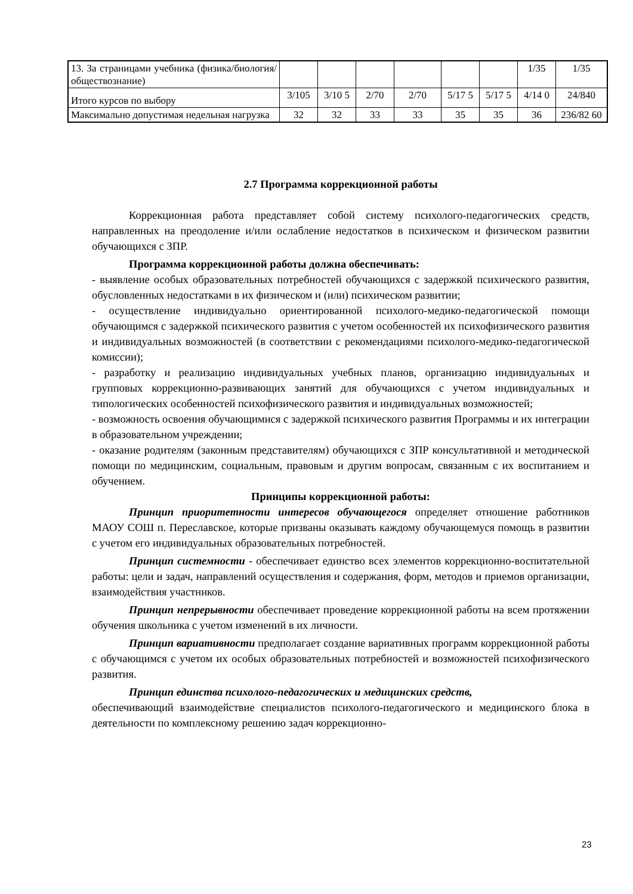| 13. За страницами учебника (физика/биология/обществознание) | | | | | | | 1/35 | 1/35 |
| Итого курсов по выбору | 3/105 | 3/10 5 | 2/70 | 2/70 | 5/17 5 | 5/17 5 | 4/14 0 | 24/840 |
| Максимально допустимая недельная нагрузка | 32 | 32 | 33 | 33 | 35 | 35 | 36 | 236/82 60 |
2.7 Программа коррекционной работы
Коррекционная работа представляет собой систему психолого-педагогических средств, направленных на преодоление и/или ослабление недостатков в психическом и физическом развитии обучающихся с ЗПР.
Программа коррекционной работы должна обеспечивать:
- выявление особых образовательных потребностей обучающихся с задержкой психического развития, обусловленных недостатками в их физическом и (или) психическом развитии;
- осуществление индивидуально ориентированной психолого-медико-педагогической помощи обучающимся с задержкой психического развития с учетом особенностей их психофизического развития и индивидуальных возможностей (в соответствии с рекомендациями психолого-медико-педагогической комиссии);
- разработку и реализацию индивидуальных учебных планов, организацию индивидуальных и групповых коррекционно-развивающих занятий для обучающихся с учетом индивидуальных и типологических особенностей психофизического развития и индивидуальных возможностей;
- возможность освоения обучающимися с задержкой психического развития Программы и их интеграции в образовательном учреждении;
- оказание родителям (законным представителям) обучающихся с ЗПР консультативной и методической помощи по медицинским, социальным, правовым и другим вопросам, связанным с их воспитанием и обучением.
Принципы коррекционной работы:
Принцип приоритетности интересов обучающегося определяет отношение работников МАОУ СОШ п. Переславское, которые призваны оказывать каждому обучающемуся помощь в развитии с учетом его индивидуальных образовательных потребностей.
Принцип системности - обеспечивает единство всех элементов коррекционно-воспитательной работы: цели и задач, направлений осуществления и содержания, форм, методов и приемов организации, взаимодействия участников.
Принцип непрерывности обеспечивает проведение коррекционной работы на всем протяжении обучения школьника с учетом изменений в их личности.
Принцип вариативности предполагает создание вариативных программ коррекционной работы с обучающимся с учетом их особых образовательных потребностей и возможностей психофизического развития.
Принцип единства психолого-педагогических и медицинских средств,
обеспечивающий взаимодействие специалистов психолого-педагогического и медицинского блока в деятельности по комплексному решению задач коррекционно-
23